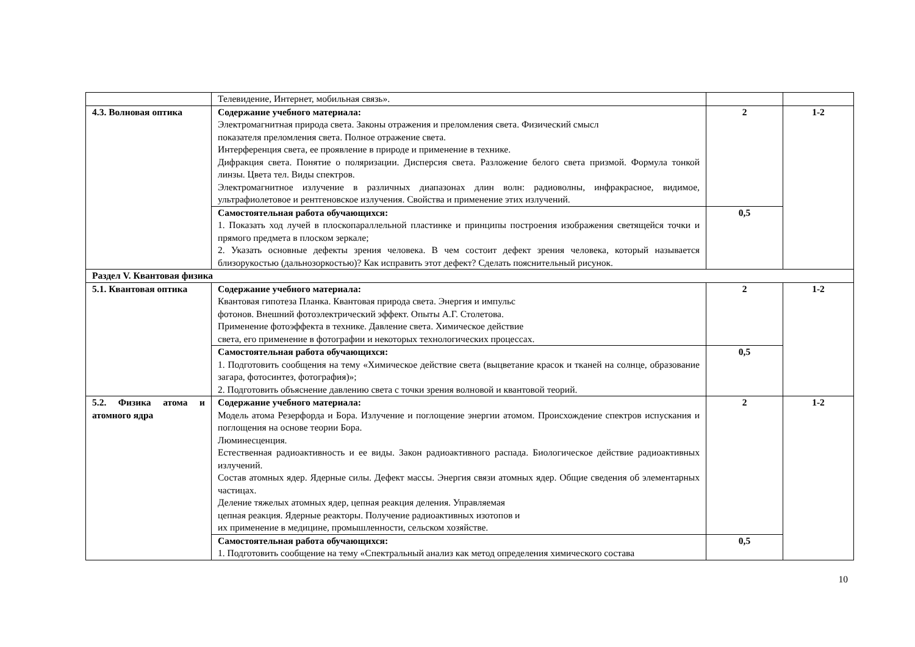| | Телевидение, Интернет, мобильная связь». | | |
| 4.3. Волновая оптика | Содержание учебного материала: Электромагнитная природа света. Законы отражения и преломления света. Физический смысл показателя преломления света. Полное отражение света. Интерференция света, ее проявление в природе и применение в технике. Дифракция света. Понятие о поляризации. Дисперсия света. Разложение белого света призмой. Формула тонкой линзы. Цвета тел. Виды спектров. Электромагнитное излучение в различных диапазонах длин волн: радиоволны, инфракрасное, видимое, ультрафиолетовое и рентгеновское излучения. Свойства и применение этих излучений. | 2 | 1-2 |
| | Самостоятельная работа обучающихся: 1. Показать ход лучей в плоскопараллельной пластинке и принципы построения изображения светящейся точки и прямого предмета в плоском зеркале; 2. Указать основные дефекты зрения человека. В чем состоит дефект зрения человека, который называется близорукостью (дальнозоркостью)? Как исправить этот дефект? Сделать пояснительный рисунок. | 0,5 | |
| Раздел V. Квантовая физика | | | |
| 5.1. Квантовая оптика | Содержание учебного материала: Квантовая гипотеза Планка. Квантовая природа света. Энергия и импульс фотонов. Внешний фотоэлектрический эффект. Опыты А.Г. Столетова. Применение фотоэффекта в технике. Давление света. Химическое действие света, его применение в фотографии и некоторых технологических процессах. | 2 | 1-2 |
| | Самостоятельная работа обучающихся: 1. Подготовить сообщения на тему «Химическое действие света (выцветание красок и тканей на солнце, образование загара, фотосинтез, фотография)»; 2. Подготовить объяснение давлению света с точки зрения волновой и квантовой теорий. | 0,5 | |
| 5.2. Физика атома и атомного ядра | Содержание учебного материала: Модель атома Резерфорда и Бора. Излучение и поглощение энергии атомом. Происхождение спектров испускания и поглощения на основе теории Бора. Люминесценция. Естественная радиоактивность и ее виды. Закон радиоактивного распада. Биологическое действие радиоактивных излучений. Состав атомных ядер. Ядерные силы. Дефект массы. Энергия связи атомных ядер. Общие сведения об элементарных частицах. Деление тяжелых атомных ядер, цепная реакция деления. Управляемая цепная реакция. Ядерные реакторы. Получение радиоактивных изотопов и их применение в медицине, промышленности, сельском хозяйстве. | 2 | 1-2 |
| | Самостоятельная работа обучающихся: 1. Подготовить сообщение на тему «Спектральный анализ как метод определения химического состава | 0,5 | |
10